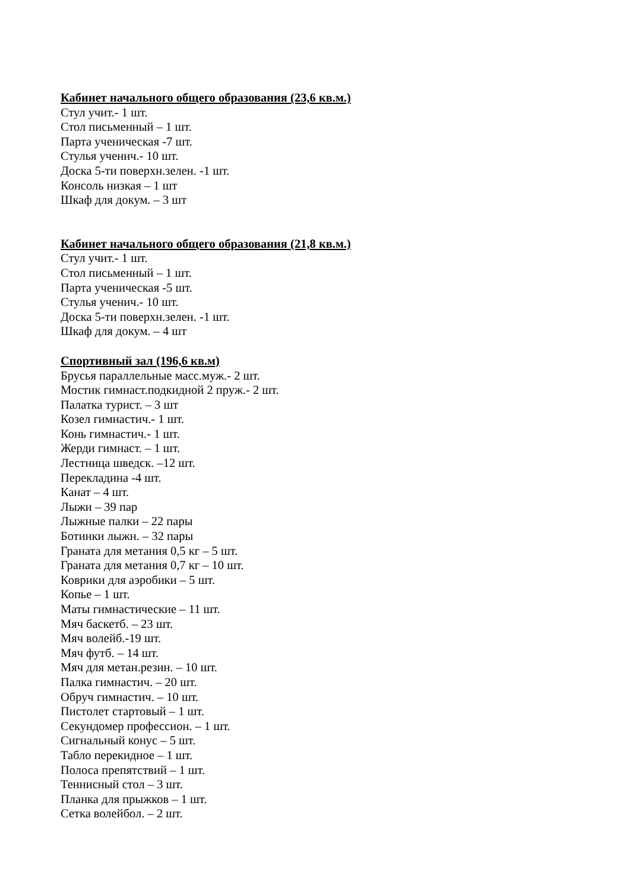Кабинет начального общего образования (23,6 кв.м.)
Стул учит.- 1 шт.
Стол письменный – 1 шт.
Парта ученическая -7 шт.
Стулья ученич.- 10 шт.
Доска 5-ти поверхн.зелен. -1 шт.
Консоль низкая – 1 шт
Шкаф для докум. – 3 шт
Кабинет начального общего образования (21,8 кв.м.)
Стул учит.- 1 шт.
Стол письменный – 1 шт.
Парта ученическая -5 шт.
Стулья ученич.- 10 шт.
Доска 5-ти поверхн.зелен. -1 шт.
Шкаф для докум. – 4 шт
Спортивный зал (196,6 кв.м)
Брусья параллельные масс.муж.- 2 шт.
Мостик гимнаст.подкидной 2 пруж.- 2 шт.
Палатка турист. – 3 шт
Козел гимнастич.- 1 шт.
Конь гимнастич.- 1 шт.
Жерди гимнаст. – 1 шт.
Лестница шведск. –12 шт.
Перекладина -4 шт.
Канат – 4 шт.
Лыжи – 39 пар
Лыжные палки – 22 пары
Ботинки лыжн. – 32 пары
Граната для метания 0,5 кг – 5 шт.
Граната для метания 0,7 кг – 10 шт.
Коврики для аэробики – 5 шт.
Копье – 1 шт.
Маты гимнастические – 11 шт.
Мяч баскетб. – 23 шт.
Мяч волейб.-19 шт.
Мяч футб. – 14 шт.
Мяч для метан.резин. – 10 шт.
Палка гимнастич. – 20 шт.
Обруч гимнастич. – 10 шт.
Пистолет стартовый – 1 шт.
Секундомер профессион. – 1 шт.
Сигнальный конус – 5 шт.
Табло перекидное – 1 шт.
Полоса препятствий – 1 шт.
Теннисный стол – 3 шт.
Планка для прыжков – 1 шт.
Сетка волейбол. – 2 шт.